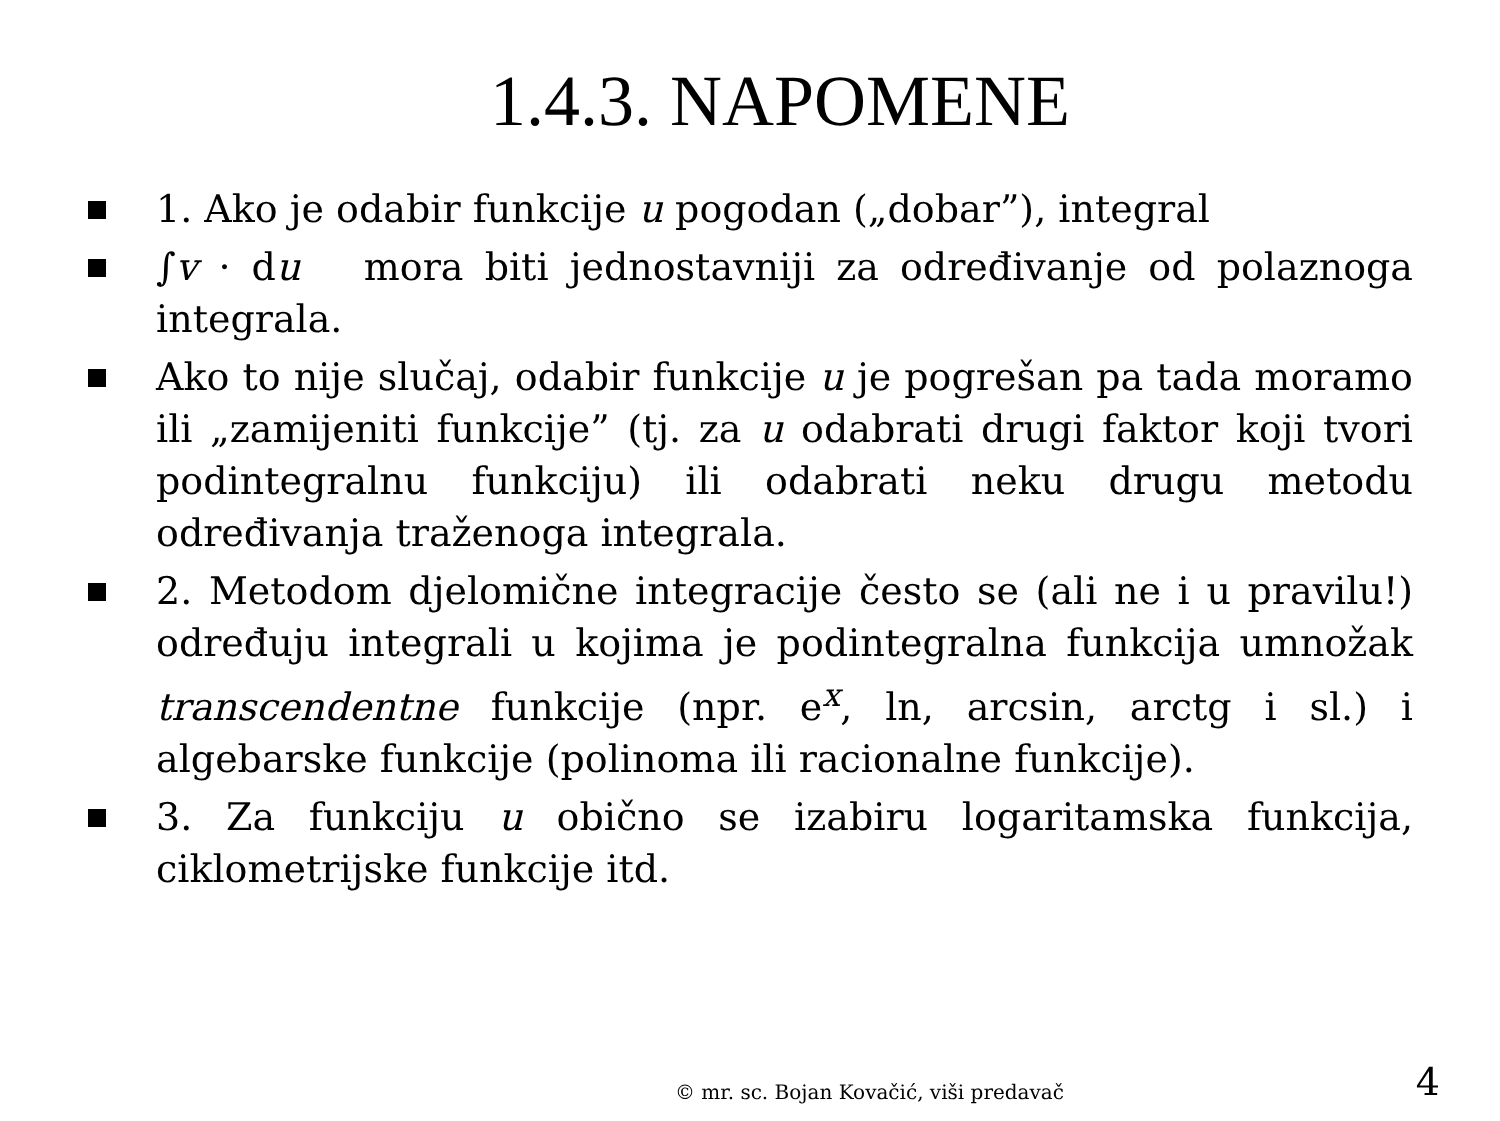1.4.3. NAPOMENE
1. Ako je odabir funkcije u pogodan („dobar”), integral
∫v · du mora biti jednostavniji za određivanje od polaznoga integrala.
Ako to nije slučaj, odabir funkcije u je pogrešan pa tada moramo ili „zamijeniti funkcije” (tj. za u odabrati drugi faktor koji tvori podintegralnu funkciju) ili odabrati neku drugu metodu određivanja traženoga integrala.
2. Metodom djelomične integracije često se (ali ne i u pravilu!) određuju integrali u kojima je podintegralna funkcija umnožak transcendentne funkcije (npr. e<sup>x</sup>, ln, arcsin, arctg i sl.) i algebarske funkcije (polinoma ili racionalne funkcije).
3. Za funkciju u obično se izabiru logaritamska funkcija, ciklometrijske funkcije itd.
© mr. sc. Bojan Kovačić, viši predavač
4